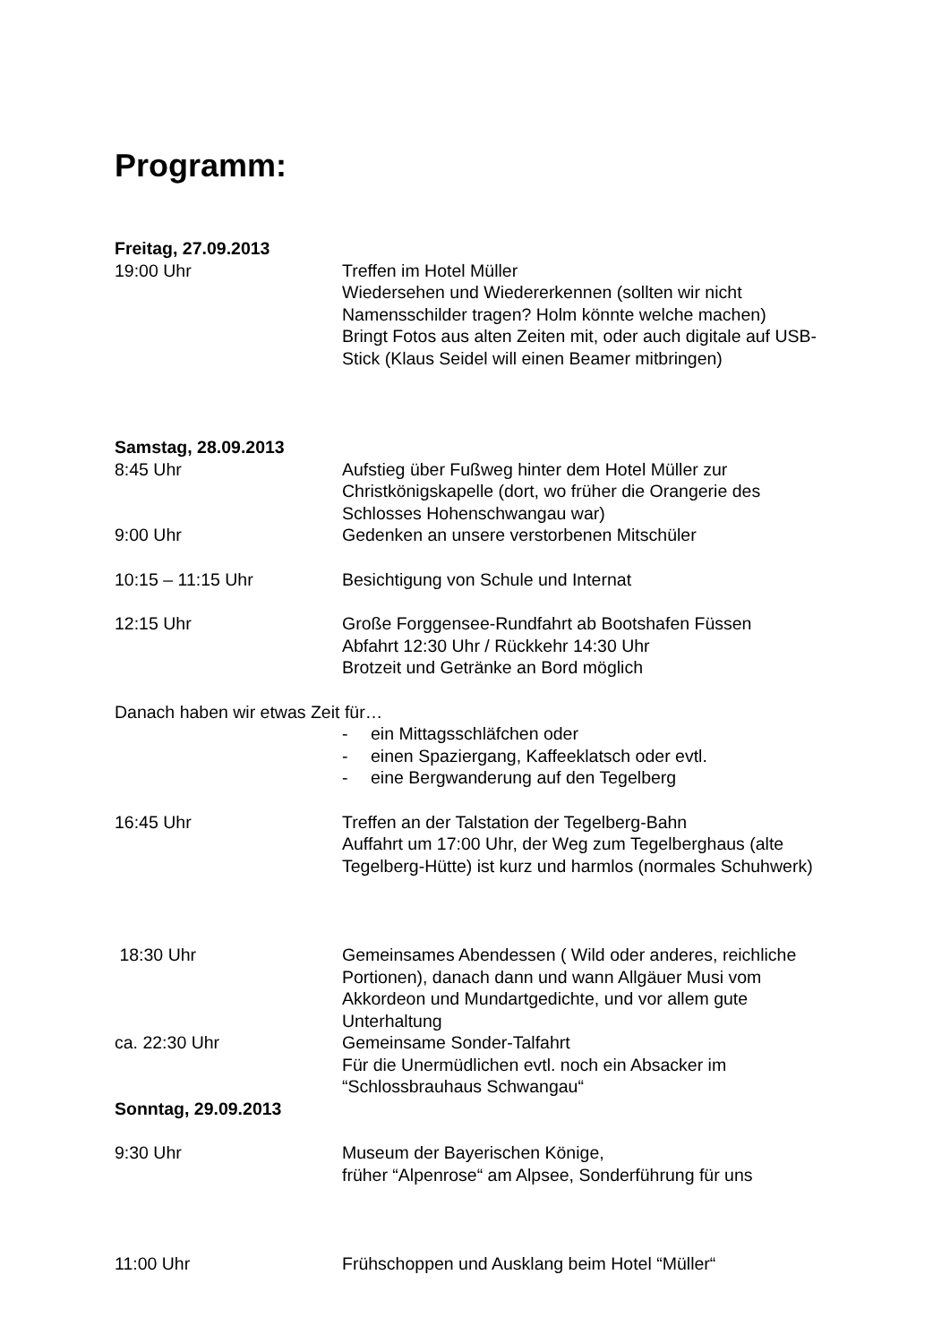Programm:
Freitag, 27.09.2013
19:00 Uhr Treffen im Hotel Müller
Wiedersehen und Wiedererkennen (sollten wir nicht Namensschilder tragen? Holm könnte welche machen)
Bringt Fotos aus alten Zeiten mit, oder auch digitale auf USB-Stick (Klaus Seidel will einen Beamer mitbringen)
Samstag, 28.09.2013
8:45 Uhr Aufstieg über Fußweg hinter dem Hotel Müller zur Christkönigskapelle (dort, wo früher die Orangerie des Schlosses Hohenschwangau war)
9:00 Uhr Gedenken an unsere verstorbenen Mitschüler
10:15 – 11:15 Uhr Besichtigung von Schule und Internat
12:15 Uhr Große Forggensee-Rundfahrt ab Bootshafen Füssen
Abfahrt 12:30 Uhr / Rückkehr 14:30 Uhr
Brotzeit und Getränke an Bord möglich
Danach haben wir etwas Zeit für…
- ein Mittagsschläfchen oder
- einen Spaziergang, Kaffeeklatsch oder evtl.
- eine Bergwanderung auf den Tegelberg
16:45 Uhr Treffen an der Talstation der Tegelberg-Bahn
Auffahrt um 17:00 Uhr, der Weg zum Tegelberghaus (alte Tegelberg-Hütte) ist kurz und harmlos (normales Schuhwerk)
18:30 Uhr Gemeinsames Abendessen ( Wild oder anderes, reichliche Portionen), danach dann und wann Allgäuer Musi vom Akkordeon und Mundartgedichte, und vor allem gute Unterhaltung
ca. 22:30 Uhr Gemeinsame Sonder-Talfahrt
Für die Unermüdlichen evtl. noch ein Absacker im “Schlossbrauhaus Schwangau“
Sonntag, 29.09.2013
9:30 Uhr Museum der Bayerischen Könige,
früher “Alpenrose“ am Alpsee, Sonderführung für uns
11:00 Uhr Frühschoppen und Ausklang beim Hotel “Müller“